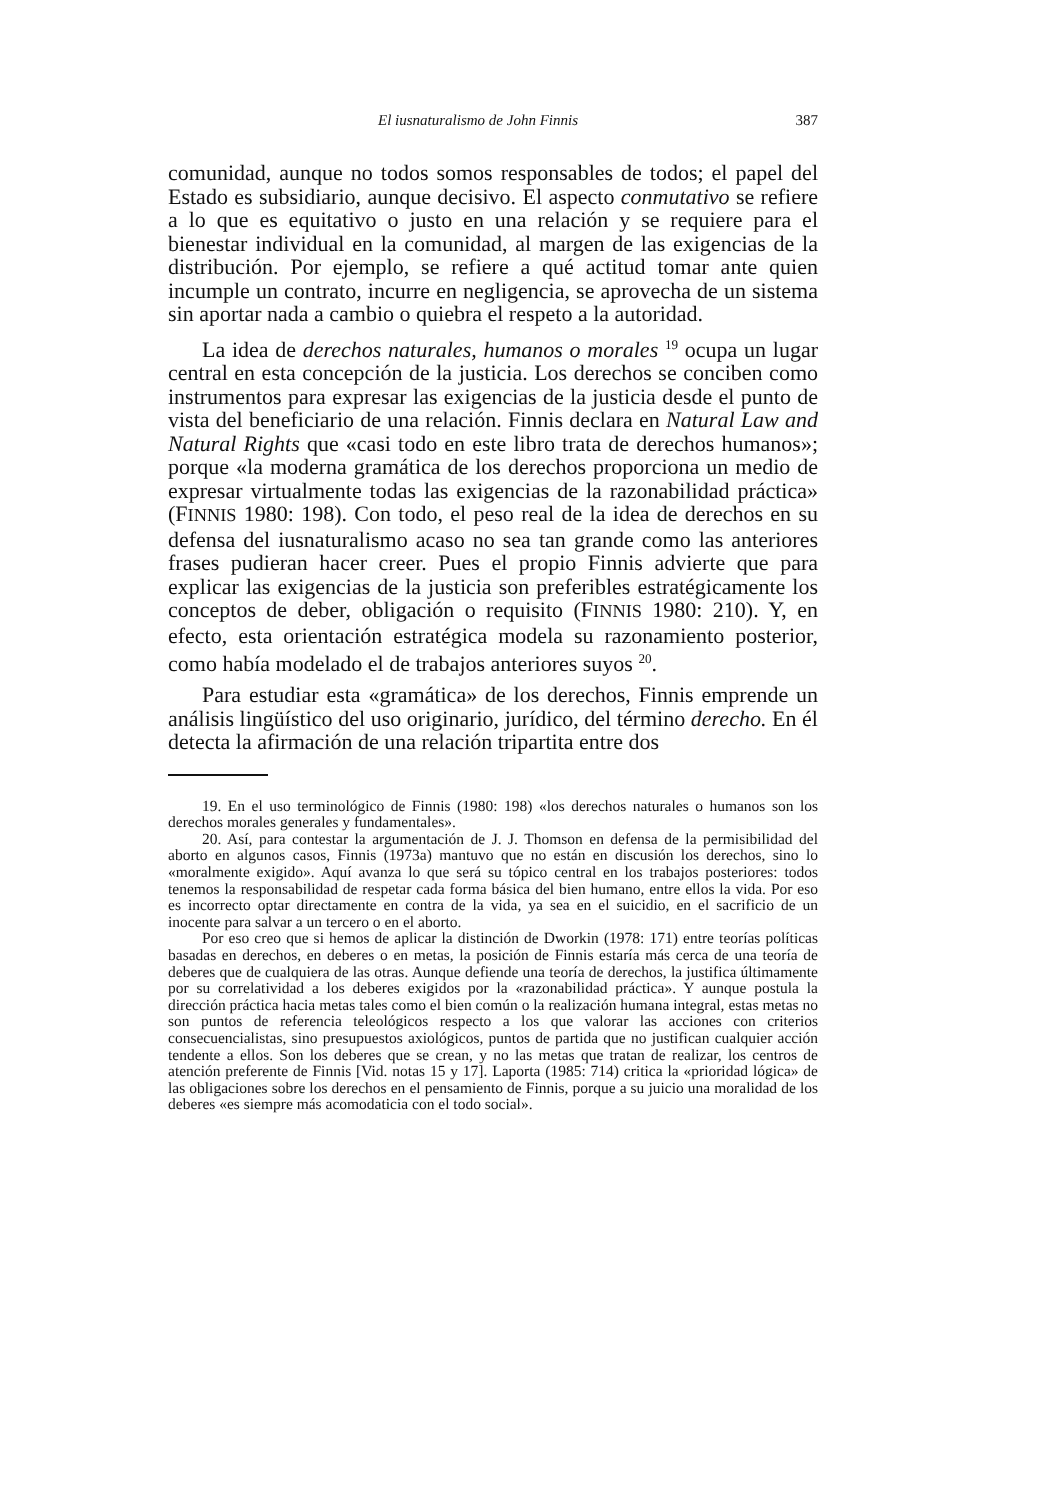El iusnaturalismo de John Finnis 387
comunidad, aunque no todos somos responsables de todos; el papel del Estado es subsidiario, aunque decisivo. El aspecto conmutativo se refiere a lo que es equitativo o justo en una relación y se requiere para el bienestar individual en la comunidad, al margen de las exigencias de la distribución. Por ejemplo, se refiere a qué actitud tomar ante quien incumple un contrato, incurre en negligencia, se aprovecha de un sistema sin aportar nada a cambio o quiebra el respeto a la autoridad.
La idea de derechos naturales, humanos o morales <sup>19</sup> ocupa un lugar central en esta concepción de la justicia. Los derechos se conciben como instrumentos para expresar las exigencias de la justicia desde el punto de vista del beneficiario de una relación. Finnis declara en Natural Law and Natural Rights que «casi todo en este libro trata de derechos humanos»; porque «la moderna gramática de los derechos proporciona un medio de expresar virtualmente todas las exigencias de la razonabilidad práctica» (FINNIS 1980: 198). Con todo, el peso real de la idea de derechos en su defensa del iusnaturalismo acaso no sea tan grande como las anteriores frases pudieran hacer creer. Pues el propio Finnis advierte que para explicar las exigencias de la justicia son preferibles estratégicamente los conceptos de deber, obligación o requisito (FINNIS 1980: 210). Y, en efecto, esta orientación estratégica modela su razonamiento posterior, como había modelado el de trabajos anteriores suyos <sup>20</sup>.
Para estudiar esta «gramática» de los derechos, Finnis emprende un análisis lingüístico del uso originario, jurídico, del término derecho. En él detecta la afirmación de una relación tripartita entre dos
19. En el uso terminológico de Finnis (1980: 198) «los derechos naturales o humanos son los derechos morales generales y fundamentales».
20. Así, para contestar la argumentación de J. J. Thomson en defensa de la permisibilidad del aborto en algunos casos, Finnis (1973a) mantuvo que no están en discusión los derechos, sino lo «moralmente exigido». Aquí avanza lo que será su tópico central en los trabajos posteriores: todos tenemos la responsabilidad de respetar cada forma básica del bien humano, entre ellos la vida. Por eso es incorrecto optar directamente en contra de la vida, ya sea en el suicidio, en el sacrificio de un inocente para salvar a un tercero o en el aborto.
Por eso creo que si hemos de aplicar la distinción de Dworkin (1978: 171) entre teorías políticas basadas en derechos, en deberes o en metas, la posición de Finnis estaría más cerca de una teoría de deberes que de cualquiera de las otras. Aunque defiende una teoría de derechos, la justifica últimamente por su correlatividad a los deberes exigidos por la «razonabilidad práctica». Y aunque postula la dirección práctica hacia metas tales como el bien común o la realización humana integral, estas metas no son puntos de referencia teleológicos respecto a los que valorar las acciones con criterios consecuencialistas, sino presupuestos axiológicos, puntos de partida que no justifican cualquier acción tendente a ellos. Son los deberes que se crean, y no las metas que tratan de realizar, los centros de atención preferente de Finnis [Vid. notas 15 y 17]. Laporta (1985: 714) critica la «prioridad lógica» de las obligaciones sobre los derechos en el pensamiento de Finnis, porque a su juicio una moralidad de los deberes «es siempre más acomodaticia con el todo social».